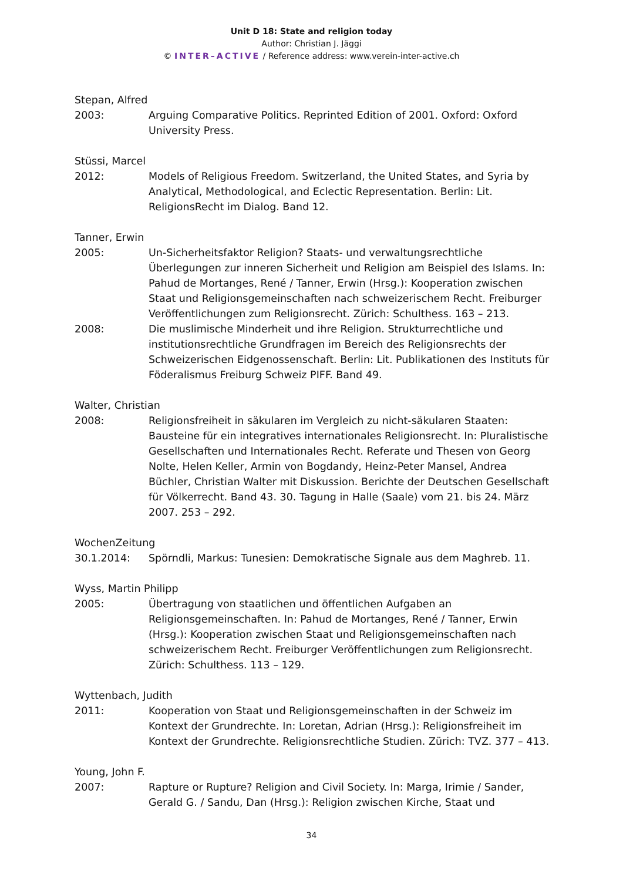Unit D 18: State and religion today
Author: Christian J. Jäggi
© INTER–ACTIVE / Reference address: www.verein-inter-active.ch
Stepan, Alfred
2003: Arguing Comparative Politics. Reprinted Edition of 2001. Oxford: Oxford University Press.
Stüssi, Marcel
2012: Models of Religious Freedom. Switzerland, the United States, and Syria by Analytical, Methodological, and Eclectic Representation. Berlin: Lit. ReligionsRecht im Dialog. Band 12.
Tanner, Erwin
2005: Un-Sicherheitsfaktor Religion? Staats- und verwaltungsrechtliche Überlegungen zur inneren Sicherheit und Religion am Beispiel des Islams. In: Pahud de Mortanges, René / Tanner, Erwin (Hrsg.): Kooperation zwischen Staat und Religionsgemeinschaften nach schweizerischem Recht. Freiburger Veröffentlichungen zum Religionsrecht. Zürich: Schulthess. 163 – 213.
2008: Die muslimische Minderheit und ihre Religion. Strukturrechtliche und institutionsrechtliche Grundfragen im Bereich des Religionsrechts der Schweizerischen Eidgenossenschaft. Berlin: Lit. Publikationen des Instituts für Föderalismus Freiburg Schweiz PIFF. Band 49.
Walter, Christian
2008: Religionsfreiheit in säkularen im Vergleich zu nicht-säkularen Staaten: Bausteine für ein integratives internationales Religionsrecht. In: Pluralistische Gesellschaften und Internationales Recht. Referate und Thesen von Georg Nolte, Helen Keller, Armin von Bogdandy, Heinz-Peter Mansel, Andrea Büchler, Christian Walter mit Diskussion. Berichte der Deutschen Gesellschaft für Völkerrecht. Band 43. 30. Tagung in Halle (Saale) vom 21. bis 24. März 2007. 253 – 292.
WochenZeitung
30.1.2014: Spörndli, Markus: Tunesien: Demokratische Signale aus dem Maghreb. 11.
Wyss, Martin Philipp
2005: Übertragung von staatlichen und öffentlichen Aufgaben an Religionsgemeinschaften. In: Pahud de Mortanges, René / Tanner, Erwin (Hrsg.): Kooperation zwischen Staat und Religionsgemeinschaften nach schweizerischem Recht. Freiburger Veröffentlichungen zum Religionsrecht. Zürich: Schulthess. 113 – 129.
Wyttenbach, Judith
2011: Kooperation von Staat und Religionsgemeinschaften in der Schweiz im Kontext der Grundrechte. In: Loretan, Adrian (Hrsg.): Religionsfreiheit im Kontext der Grundrechte. Religionsrechtliche Studien. Zürich: TVZ. 377 – 413.
Young, John F.
2007: Rapture or Rupture? Religion and Civil Society. In: Marga, Irimie / Sander, Gerald G. / Sandu, Dan (Hrsg.): Religion zwischen Kirche, Staat und
34